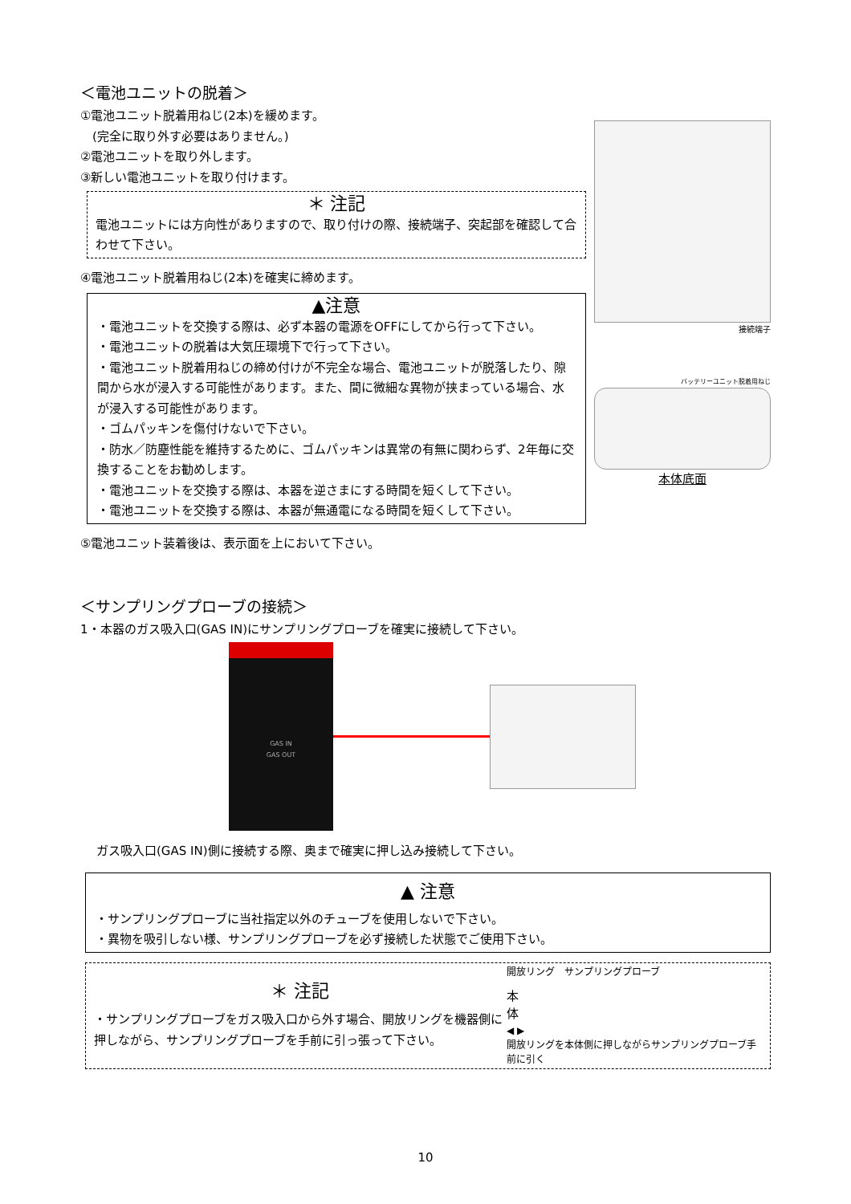＜電池ユニットの脱着＞
①電池ユニット脱着用ねじ(2本)を緩めます。
　(完全に取り外す必要はありません。)
②電池ユニットを取り外します。
③新しい電池ユニットを取り付けます。
＊ 注記
電池ユニットには方向性がありますので、取り付けの際、接続端子、突起部を確認して合わせて下さい。
④電池ユニット脱着用ねじ(2本)を確実に締めます。
▲注意
・電池ユニットを交換する際は、必ず本器の電源をOFFにしてから行って下さい。
・電池ユニットの脱着は大気圧環境下で行って下さい。
・電池ユニット脱着用ねじの締め付けが不完全な場合、電池ユニットが脱落したり、隙間から水が浸入する可能性があります。また、間に微細な異物が挟まっている場合、水が浸入する可能性があります。
・ゴムパッキンを傷付けないで下さい。
・防水／防塵性能を維持するために、ゴムパッキンは異常の有無に関わらず、2年毎に交換することをお勧めします。
・電池ユニットを交換する際は、本器を逆さまにする時間を短くして下さい。
・電池ユニットを交換する際は、本器が無通電になる時間を短くして下さい。
⑤電池ユニット装着後は、表示面を上において下さい。
接続端子
バッテリーユニット脱着用ねじ
本体底面
＜サンプリングプローブの接続＞
1・本器のガス吸入口(GAS IN)にサンプリングプローブを確実に接続して下さい。
GAS IN
GAS OUT
ガス吸入口(GAS IN)側に接続する際、奥まで確実に押し込み接続して下さい。
▲ 注意
・サンプリングプローブに当社指定以外のチューブを使用しないで下さい。
・異物を吸引しない様、サンプリングプローブを必ず接続した状態でご使用下さい。
＊ 注記
・サンプリングプローブをガス吸入口から外す場合、開放リングを機器側に押しながら、サンプリングプローブを手前に引っ張って下さい。
開放リング　サンプリングプローブ
本
体
◀ ▶
開放リングを本体側に押しながらサンプリングプローブ手前に引く
10